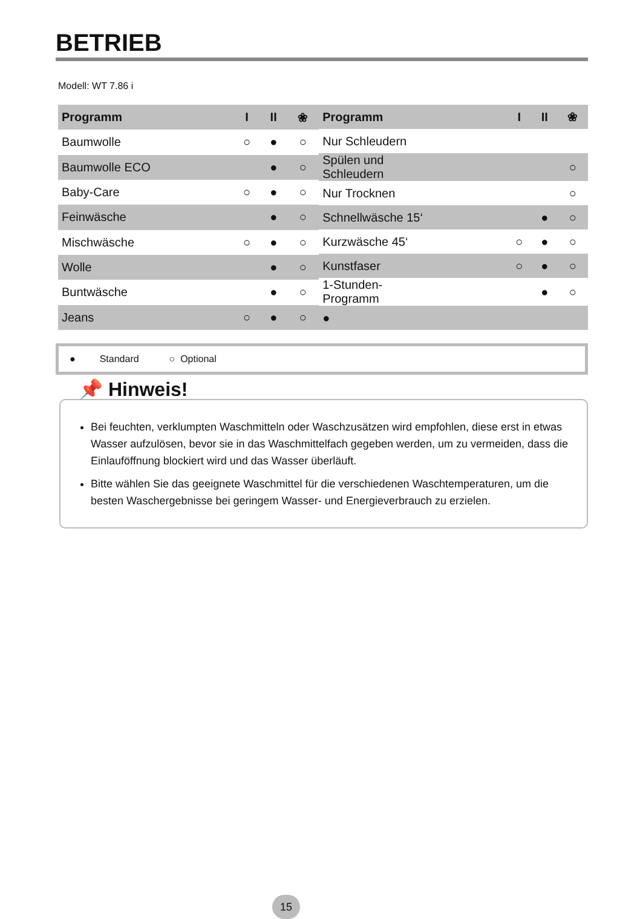BETRIEB
Modell: WT 7.86 i
| Programm | I | II | ❀ |
| --- | --- | --- | --- |
| Baumwolle | ○ | ● | ○ |
| Baumwolle ECO | | ● | ○ |
| Baby-Care | ○ | ● | ○ |
| Feinwäsche | | ● | ○ |
| Mischwäsche | ○ | ● | ○ |
| Wolle | | ● | ○ |
| Buntwäsche | | ● | ○ |
| Jeans | ○ | ● | ○ |
| Programm | I | II | ❀ |
| --- | --- | --- | --- |
| Nur Schleudern | | | |
| Spülen und Schleudern | | | ○ |
| Nur Trocknen | | | ○ |
| Schnellwäsche 15‘ | | ● | ○ |
| Kurzwäsche 45‘ | ○ | ● | ○ |
| Kunstfaser | ○ | ● | ○ |
| 1-Stunden- Programm | | ● | ○ |
| ● | | | |
● Standard ○ Optional
📌 Hinweis!
Bei feuchten, verklumpten Waschmitteln oder Waschzusätzen wird empfohlen, diese erst in etwas Wasser aufzulösen, bevor sie in das Waschmittelfach gegeben werden, um zu vermeiden, dass die Einlauföffnung blockiert wird und das Wasser überläuft.
Bitte wählen Sie das geeignete Waschmittel für die verschiedenen Waschtemperaturen, um die besten Waschergebnisse bei geringem Wasser- und Energieverbrauch zu erzielen.
15